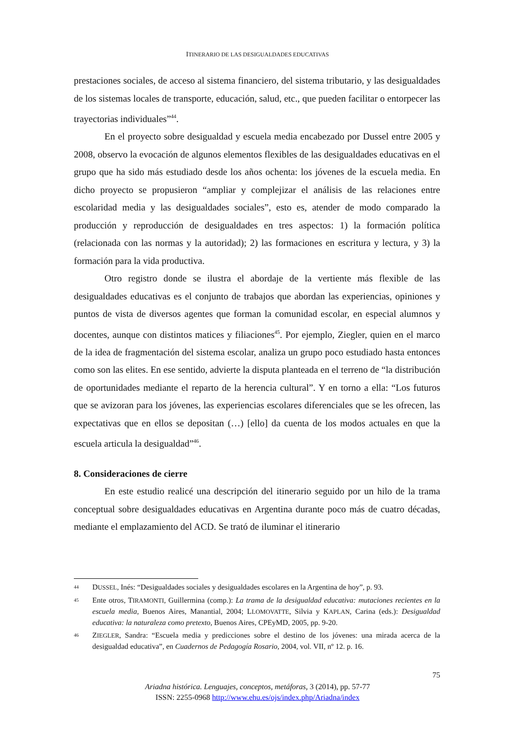ITINERARIO DE LAS DESIGUALDADES EDUCATIVAS
prestaciones sociales, de acceso al sistema financiero, del sistema tributario, y las desigualdades de los sistemas locales de transporte, educación, salud, etc., que pueden facilitar o entorpecer las trayectorias individuales”<sup>44</sup>.
En el proyecto sobre desigualdad y escuela media encabezado por Dussel entre 2005 y 2008, observo la evocación de algunos elementos flexibles de las desigualdades educativas en el grupo que ha sido más estudiado desde los años ochenta: los jóvenes de la escuela media. En dicho proyecto se propusieron “ampliar y complejizar el análisis de las relaciones entre escolaridad media y las desigualdades sociales”, esto es, atender de modo comparado la producción y reproducción de desigualdades en tres aspectos: 1) la formación política (relacionada con las normas y la autoridad); 2) las formaciones en escritura y lectura, y 3) la formación para la vida productiva.
Otro registro donde se ilustra el abordaje de la vertiente más flexible de las desigualdades educativas es el conjunto de trabajos que abordan las experiencias, opiniones y puntos de vista de diversos agentes que forman la comunidad escolar, en especial alumnos y docentes, aunque con distintos matices y filiaciones<sup>45</sup>. Por ejemplo, Ziegler, quien en el marco de la idea de fragmentación del sistema escolar, analiza un grupo poco estudiado hasta entonces como son las elites. En ese sentido, advierte la disputa planteada en el terreno de “la distribución de oportunidades mediante el reparto de la herencia cultural”. Y en torno a ella: “Los futuros que se avizoran para los jóvenes, las experiencias escolares diferenciales que se les ofrecen, las expectativas que en ellos se depositan (…) [ello] da cuenta de los modos actuales en que la escuela articula la desigualdad”<sup>46</sup>.
8. Consideraciones de cierre
En este estudio realicé una descripción del itinerario seguido por un hilo de la trama conceptual sobre desigualdades educativas en Argentina durante poco más de cuatro décadas, mediante el emplazamiento del ACD. Se trató de iluminar el itinerario
44 DUSSEL, Inés: “Desigualdades sociales y desigualdades escolares en la Argentina de hoy”, p. 93.
45 Ente otros, TIRAMONTI, Guillermina (comp.): La trama de la desigualdad educativa: mutaciones recientes en la escuela media, Buenos Aires, Manantial, 2004; LLOMOVATTE, Silvia y KAPLAN, Carina (eds.): Desigualdad educativa: la naturaleza como pretexto, Buenos Aires, CPEyMD, 2005, pp. 9-20.
46 ZIEGLER, Sandra: “Escuela media y predicciones sobre el destino de los jóvenes: una mirada acerca de la desigualdad educativa”, en Cuadernos de Pedagogía Rosario, 2004, vol. VII, nº 12. p. 16.
75
Ariadna histórica. Lenguajes, conceptos, metáforas, 3 (2014), pp. 57-77
ISSN: 2255-0968 http://www.ehu.es/ojs/index.php/Ariadna/index